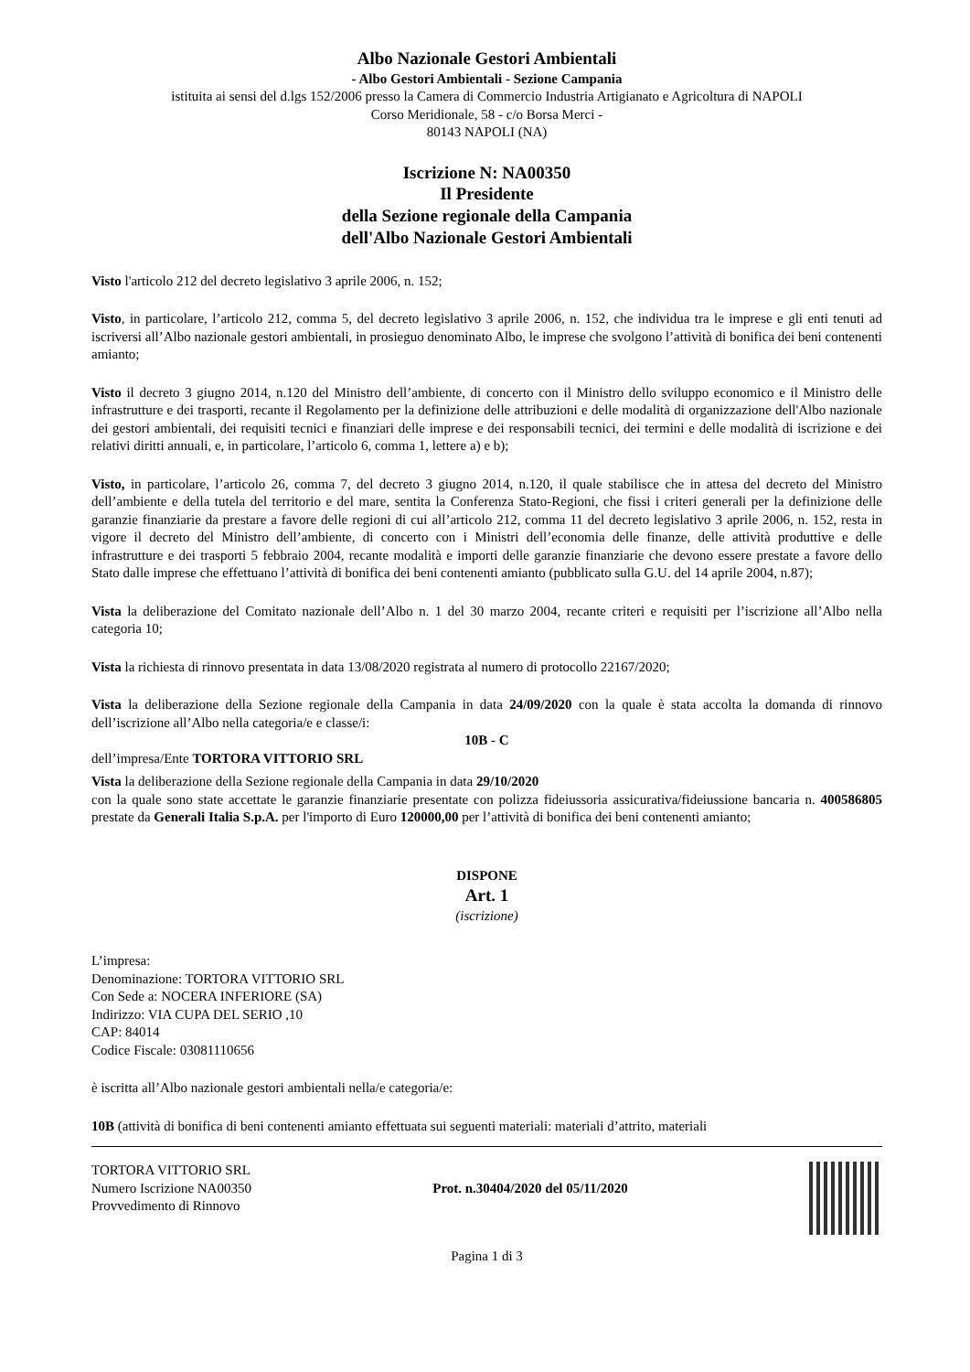Albo Nazionale Gestori Ambientali
- Albo Gestori Ambientali - Sezione Campania
istituita ai sensi del d.lgs 152/2006 presso la Camera di Commercio Industria Artigianato e Agricoltura di NAPOLI
Corso Meridionale, 58 - c/o Borsa Merci -
80143 NAPOLI (NA)
Iscrizione N: NA00350
Il Presidente
della Sezione regionale della Campania
dell'Albo Nazionale Gestori Ambientali
Visto l'articolo 212 del decreto legislativo 3 aprile 2006, n. 152;
Visto, in particolare, l’articolo 212, comma 5, del decreto legislativo 3 aprile 2006, n. 152, che individua tra le imprese e gli enti tenuti ad iscriversi all’Albo nazionale gestori ambientali, in prosieguo denominato Albo, le imprese che svolgono l’attività di bonifica dei beni contenenti amianto;
Visto il decreto 3 giugno 2014, n.120 del Ministro dell’ambiente, di concerto con il Ministro dello sviluppo economico e il Ministro delle infrastrutture e dei trasporti, recante il Regolamento per la definizione delle attribuzioni e delle modalità di organizzazione dell'Albo nazionale dei gestori ambientali, dei requisiti tecnici e finanziari delle imprese e dei responsabili tecnici, dei termini e delle modalità di iscrizione e dei relativi diritti annuali, e, in particolare, l’articolo 6, comma 1, lettere a) e b);
Visto, in particolare, l’articolo 26, comma 7, del decreto 3 giugno 2014, n.120, il quale stabilisce che in attesa del decreto del Ministro dell’ambiente e della tutela del territorio e del mare, sentita la Conferenza Stato-Regioni, che fissi i criteri generali per la definizione delle garanzie finanziarie da prestare a favore delle regioni di cui all’articolo 212, comma 11 del decreto legislativo 3 aprile 2006, n. 152, resta in vigore il decreto del Ministro dell’ambiente, di concerto con i Ministri dell’economia delle finanze, delle attività produttive e delle infrastrutture e dei trasporti 5 febbraio 2004, recante modalità e importi delle garanzie finanziarie che devono essere prestate a favore dello Stato dalle imprese che effettuano l’attività di bonifica dei beni contenenti amianto (pubblicato sulla G.U. del 14 aprile 2004, n.87);
Vista la deliberazione del Comitato nazionale dell’Albo n. 1 del 30 marzo 2004, recante criteri e requisiti per l’iscrizione all’Albo nella categoria 10;
Vista la richiesta di rinnovo presentata in data 13/08/2020 registrata al numero di protocollo 22167/2020;
Vista la deliberazione della Sezione regionale della Campania in data 24/09/2020 con la quale è stata accolta la domanda di rinnovo dell’iscrizione all’Albo nella categoria/e e classe/i:
10B - C
dell’impresa/Ente TORTORA VITTORIO SRL
Vista la deliberazione della Sezione regionale della Campania in data 29/10/2020
con la quale sono state accettate le garanzie finanziarie presentate con polizza fideiussoria assicurativa/fideiussione bancaria n. 400586805 prestate da Generali Italia S.p.A. per l'importo di Euro 120000,00 per l’attività di bonifica dei beni contenenti amianto;
DISPONE
Art. 1
(iscrizione)
L’impresa:
Denominazione: TORTORA VITTORIO SRL
Con Sede a: NOCERA INFERIORE (SA)
Indirizzo: VIA CUPA DEL SERIO ,10
CAP: 84014
Codice Fiscale: 03081110656
è iscritta all’Albo nazionale gestori ambientali nella/e categoria/e:
10B (attività di bonifica di beni contenenti amianto effettuata sui seguenti materiali: materiali d’attrito, materiali
TORTORA VITTORIO SRL
Numero Iscrizione NA00350
Provvedimento di Rinnovo
Prot. n.30404/2020 del 05/11/2020
Pagina 1 di 3